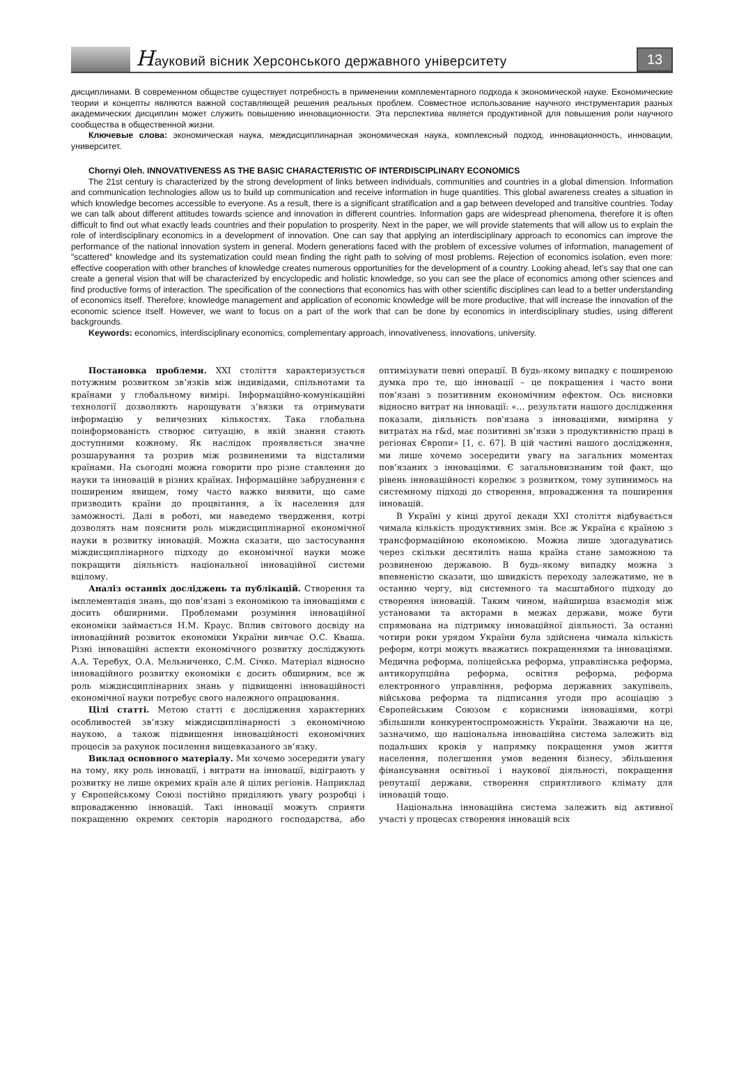Науковий вісник Херсонського державного університету
13
дисциплинами. В современном обществе существует потребность в применении комплементарного подхода к экономической науке. Економические теории и концепты являются важной составляющей решения реальных проблем. Совместное использование научного инструментария разных академических дисциплин может служить повышению инновационности. Эта перспектива является продуктивной для повышения роли научного сообщества в общественной жизни.
Ключевые слова: экономическая наука, междисциплинарная экономическая наука, комплексный подход, инновационность, инновации, университет.
Chornyi Oleh. INNOVATIVENESS AS THE BASIC CHARACTERISTIC OF INTERDISCIPLINARY ECONOMICS
The 21st century is characterized by the strong development of links between individuals, communities and countries in a global dimension. Information and communication technologies allow us to build up communication and receive information in huge quantities. This global awareness creates a situation in which knowledge becomes accessible to everyone. As a result, there is a significant stratification and a gap between developed and transitive countries. Today we can talk about different attitudes towards science and innovation in different countries. Information gaps are widespread phenomena, therefore it is often difficult to find out what exactly leads countries and their population to prosperity. Next in the paper, we will provide statements that will allow us to explain the role of interdisciplinary economics in a development of innovation. One can say that applying an interdisciplinary approach to economics can improve the performance of the national innovation system in general. Modern generations faced with the problem of excessive volumes of information, management of "scattered" knowledge and its systematization could mean finding the right path to solving of most problems. Rejection of economics isolation, even more: effective cooperation with other branches of knowledge creates numerous opportunities for the development of a country. Looking ahead, let's say that one can create a general vision that will be characterized by encyclopedic and holistic knowledge, so you can see the place of economics among other sciences and find productive forms of interaction. The specification of the connections that economics has with other scientific disciplines can lead to a better understanding of economics itself. Therefore, knowledge management and application of economic knowledge will be more productive, that will increase the innovation of the economic science itself. However, we want to focus on a part of the work that can be done by economics in interdisciplinary studies, using different backgrounds.
Keywords: economics, interdisciplinary economics, complementary approach, innovativeness, innovations, university.
Постановка проблеми. XXI століття характеризується потужним розвитком зв‘язків між індивідами, спільнотами та країнами у глобальному вимірі. Інформаційно-комунікаційні технології дозволяють нарощувати з‘вязки та отримувати інформацію у величезних кількостях. Така глобальна поінформованість створює ситуацію, в якій знання стають доступними кожному. Як наслідок проявляється значне розшарування та розрив між розвиненими та відсталими країнами. На сьогодні можна говорити про різне ставлення до науки та інновацій в різних країнах. Інформаційне забруднення є поширеним явищем, тому часто важко виявити, що саме призводить країни до процвітання, а їх населення для заможності. Далі в роботі, ми наведемо твердження, котрі дозволять нам пояснити роль міждисциплінарної економічної науки в розвитку інновацій. Можна сказати, що застосування міждисциплінарного підходу до економічної науки може покращити діяльність національної інноваційної системи вцілому.
Аналіз останніх досліджень та публікацій. Створення та імплементація знань, що пов‘язані з економікою та інноваціями є досить обширними. Проблемами розуміння інноваційної економіки займається Н.М. Краус. Вплив світового досвіду на інноваційний розвиток економіки України вивчає О.С. Кваша. Різні інноваційні аспекти економічного розвитку досліджують А.А. Теребух, О.А. Мельниченко, С.М. Січко. Матеріал відносно інноваційного розвитку економіки є досить обширним, все ж роль міждисциплінарних знань у підвищенні інноваційності економічної науки потребує свого належного опрацювання.
Цілі статті. Метою статті є дослідження характерних особливостей зв‘язку міждисциплінарності з економічною наукою, а також підвищення інноваційності економічних процесів за рахунок посилення вищевказаного зв‘язку.
Виклад основного матеріалу. Ми хочемо зосередити увагу на тому, яку роль інновації, і витрати на інновації, відіграють у розвитку не лише окремих країн але й цілих регіонів. Наприклад у Європейському Союзі постійно приділяють увагу розробці і впровадженню інновацій. Такі інновації можуть сприяти покращенню окремих секторів народного господарства, або оптимізувати певні операції. В будь-якому випадку є поширеною думка про те, що інновації – це покращення і часто вони пов‘язані з позитивним економічним ефектом. Ось висновки відносно витрат на інновації: «… результати нашого дослідження показали, діяльність пов'язана з інноваціями, виміряна у витратах на r&d, має позитивні зв‘язки з продуктивністю праці в регіонах Європи» [1, с. 67]. В цій частині нашого дослідження, ми лише хочемо зосередити увагу на загальних моментах пов‘язаних з інноваціями. Є загальновизнаним той факт, що рівень інноваційності корелює з розвитком, тому зупинимось на системному підході до створення, впровадження та поширення інновацій.
В Україні у кінці другої декади XXI століття відбувається чимала кількість продуктивних змін. Все ж Україна є країною з трансформаційною економікою. Можна лише здогадуватись через скільки десятиліть наша країна стане заможною та розвиненою державою. В будь-якому випадку можна з впевненістю сказати, що швидкість переходу залежатиме, не в останню чергу, від системного та масштабного підходу до створення інновацій. Таким чином, найширша взаємодія між установами та акторами в межах держави, може бути спрямована на підтримку інноваційної діяльності. За останні чотири роки урядом України була здійснена чимала кількість реформ, котрі можуть вважатись покращеннями та інноваціями. Медична реформа, поліцейська реформа, управлінська реформа, антикорупційна реформа, освітня реформа, реформа електронного управління, реформа державних закупівель, військова реформа та підписання угоди про асоціацію з Європейським Союзом є корисними інноваціями, котрі збільшили конкурентоспроможність України. Зважаючи на це, зазначимо, що національна інноваційна система залежить від подальших кроків у напрямку покращення умов життя населення, полегшення умов ведення бізнесу, збільшення фінансування освітньої і наукової діяльності, покращення репутації держави, створення сприятливого клімату для інновацій тощо.
Національна інноваційна система залежить від активної участі у процесах створення інновацій всіх